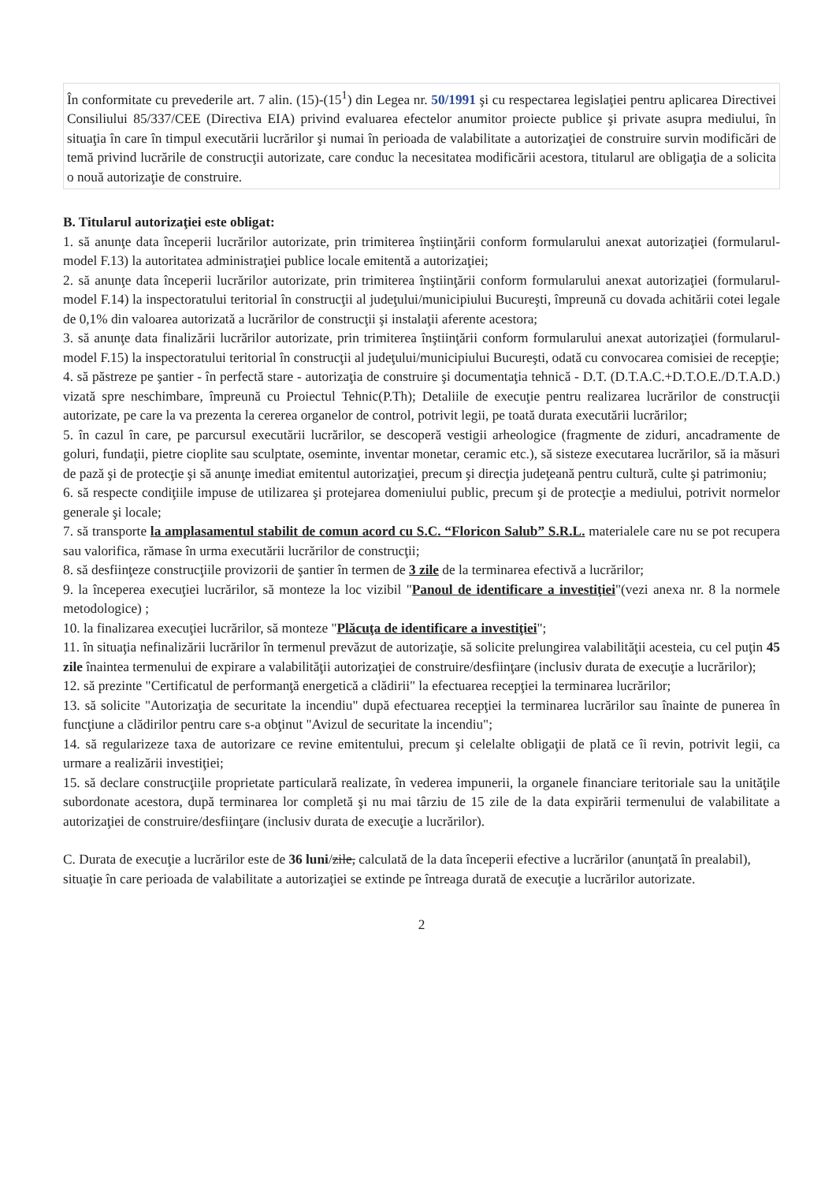În conformitate cu prevederile art. 7 alin. (15)-(15<sup>1</sup>) din Legea nr. 50/1991 şi cu respectarea legislaţiei pentru aplicarea Directivei Consiliului 85/337/CEE (Directiva EIA) privind evaluarea efectelor anumitor proiecte publice şi private asupra mediului, în situaţia în care în timpul executării lucrărilor şi numai în perioada de valabilitate a autorizaţiei de construire survin modificări de temă privind lucrările de construcţii autorizate, care conduc la necesitatea modificării acestora, titularul are obligaţia de a solicita o nouă autorizaţie de construire.
B. Titularul autorizaţiei este obligat:
1. să anunţe data începerii lucrărilor autorizate, prin trimiterea înştiinţării conform formularului anexat autorizaţiei (formularul-model F.13) la autoritatea administraţiei publice locale emitentă a autorizaţiei;
2. să anunţe data începerii lucrărilor autorizate, prin trimiterea înştiinţării conform formularului anexat autorizaţiei (formularul-model F.14) la inspectoratului teritorial în construcţii al judeţului/municipiului Bucureşti, împreună cu dovada achitării cotei legale de 0,1% din valoarea autorizată a lucrărilor de construcţii şi instalaţii aferente acestora;
3. să anunţe data finalizării lucrărilor autorizate, prin trimiterea înştiinţării conform formularului anexat autorizaţiei (formularul-model F.15) la inspectoratului teritorial în construcţii al judeţului/municipiului Bucureşti, odată cu convocarea comisiei de recepţie;
4. să păstreze pe şantier - în perfectă stare - autorizaţia de construire şi documentaţia tehnică - D.T. (D.T.A.C.+D.T.O.E./D.T.A.D.) vizată spre neschimbare, împreună cu Proiectul Tehnic(P.Th); Detaliile de execuţie pentru realizarea lucrărilor de construcţii autorizate, pe care la va prezenta la cererea organelor de control, potrivit legii, pe toată durata executării lucrărilor;
5. în cazul în care, pe parcursul executării lucrărilor, se descoperă vestigii arheologice (fragmente de ziduri, ancadramente de goluri, fundaţii, pietre cioplite sau sculptate, oseminte, inventar monetar, ceramic etc.), să sisteze executarea lucrărilor, să ia măsuri de pază şi de protecţie şi să anunţe imediat emitentul autorizaţiei, precum şi direcţia judeţeană pentru cultură, culte şi patrimoniu;
6. să respecte condiţiile impuse de utilizarea şi protejarea domeniului public, precum şi de protecţie a mediului, potrivit normelor generale şi locale;
7. să transporte la amplasamentul stabilit de comun acord cu S.C. “Floricon Salub” S.R.L. materialele care nu se pot recupera sau valorifica, rămase în urma executării lucrărilor de construcţii;
8. să desfiinţeze construcţiile provizorii de şantier în termen de 3 zile de la terminarea efectivă a lucrărilor;
9. la începerea execuţiei lucrărilor, să monteze la loc vizibil "Panoul de identificare a investiţiei"(vezi anexa nr. 8 la normele metodologice) ;
10. la finalizarea execuţiei lucrărilor, să monteze "Plăcuţa de identificare a investiţiei";
11. în situaţia nefinalizării lucrărilor în termenul prevăzut de autorizaţie, să solicite prelungirea valabilităţii acesteia, cu cel puţin 45 zile înaintea termenului de expirare a valabilităţii autorizaţiei de construire/desfiinţare (inclusiv durata de execuţie a lucrărilor);
12. să prezinte "Certificatul de performanţă energetică a clădirii" la efectuarea recepţiei la terminarea lucrărilor;
13. să solicite "Autorizaţia de securitate la incendiu" după efectuarea recepţiei la terminarea lucrărilor sau înainte de punerea în funcţiune a clădirilor pentru care s-a obţinut "Avizul de securitate la incendiu";
14. să regularizeze taxa de autorizare ce revine emitentului, precum şi celelalte obligaţii de plată ce îi revin, potrivit legii, ca urmare a realizării investiţiei;
15. să declare construcţiile proprietate particulară realizate, în vederea impunerii, la organele financiare teritoriale sau la unităţile subordonate acestora, după terminarea lor completă şi nu mai târziu de 15 zile de la data expirării termenului de valabilitate a autorizaţiei de construire/desfiinţare (inclusiv durata de execuţie a lucrărilor).
C. Durata de execuţie a lucrărilor este de 36 luni/zile, calculată de la data începerii efective a lucrărilor (anunţată în prealabil), situaţie în care perioada de valabilitate a autorizaţiei se extinde pe întreaga durată de execuţie a lucrărilor autorizate.
2